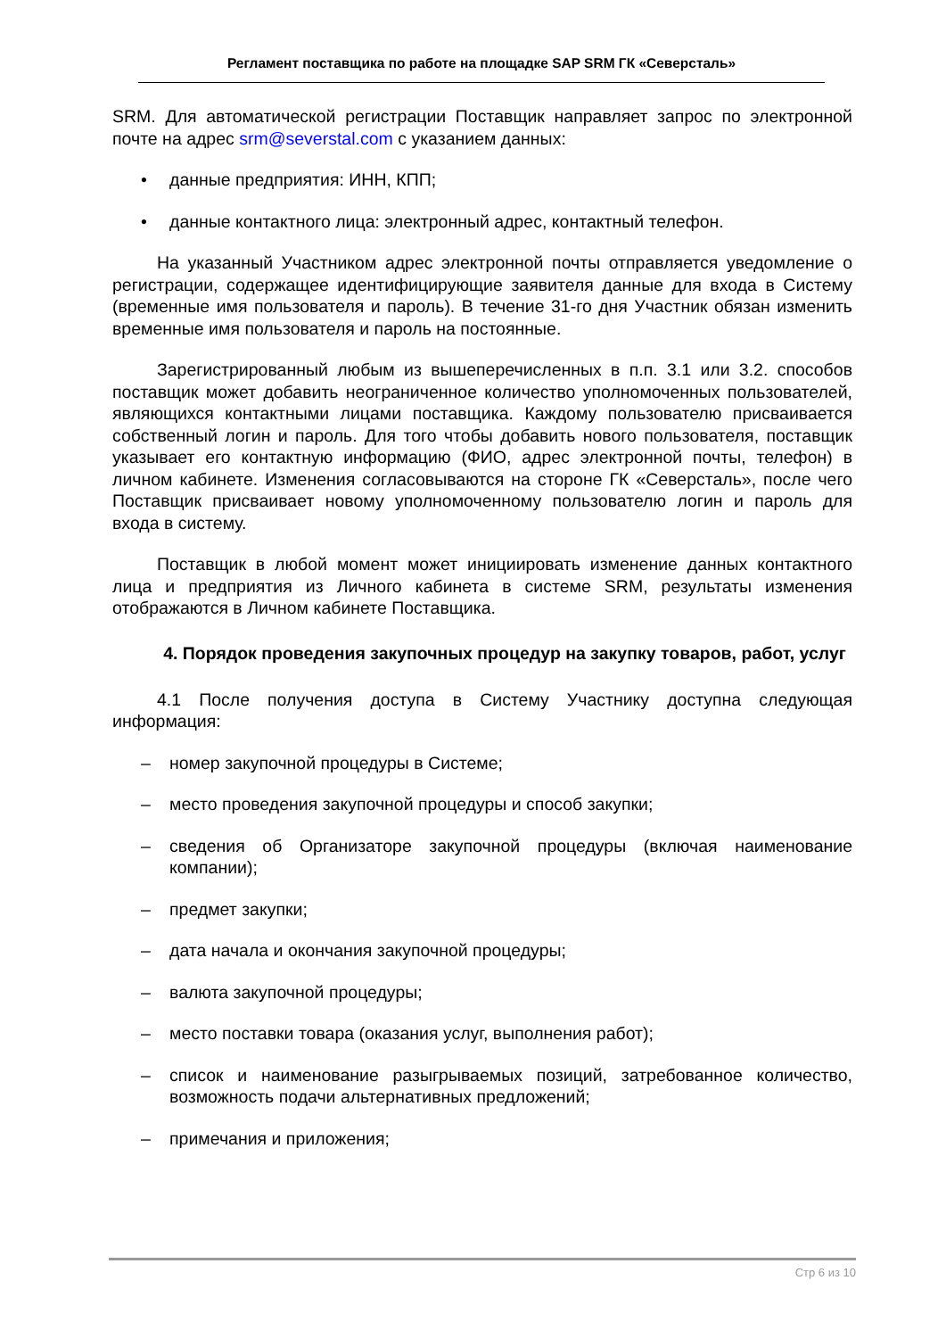Регламент поставщика по работе на площадке SAP SRM ГК «Северсталь»
SRM. Для автоматической регистрации Поставщик направляет запрос по электронной почте на адрес srm@severstal.com с указанием данных:
• данные предприятия: ИНН, КПП;
• данные контактного лица: электронный адрес, контактный телефон.
На указанный Участником адрес электронной почты отправляется уведомление о регистрации, содержащее идентифицирующие заявителя данные для входа в Систему (временные имя пользователя и пароль). В течение 31-го дня Участник обязан изменить временные имя пользователя и пароль на постоянные.
Зарегистрированный любым из вышеперечисленных в п.п. 3.1 или 3.2. способов поставщик может добавить неограниченное количество уполномоченных пользователей, являющихся контактными лицами поставщика. Каждому пользователю присваивается собственный логин и пароль. Для того чтобы добавить нового пользователя, поставщик указывает его контактную информацию (ФИО, адрес электронной почты, телефон) в личном кабинете. Изменения согласовываются на стороне ГК «Северсталь», после чего Поставщик присваивает новому уполномоченному пользователю логин и пароль для входа в систему.
Поставщик в любой момент может инициировать изменение данных контактного лица и предприятия из Личного кабинета в системе SRM, результаты изменения отображаются в Личном кабинете Поставщика.
4. Порядок проведения закупочных процедур на закупку товаров, работ, услуг
4.1 После получения доступа в Систему Участнику доступна следующая информация:
– номер закупочной процедуры в Системе;
– место проведения закупочной процедуры и способ закупки;
– сведения об Организаторе закупочной процедуры (включая наименование компании);
– предмет закупки;
– дата начала и окончания закупочной процедуры;
– валюта закупочной процедуры;
– место поставки товара (оказания услуг, выполнения работ);
– список и наименование разыгрываемых позиций, затребованное количество, возможность подачи альтернативных предложений;
– примечания и приложения;
Стр 6 из 10